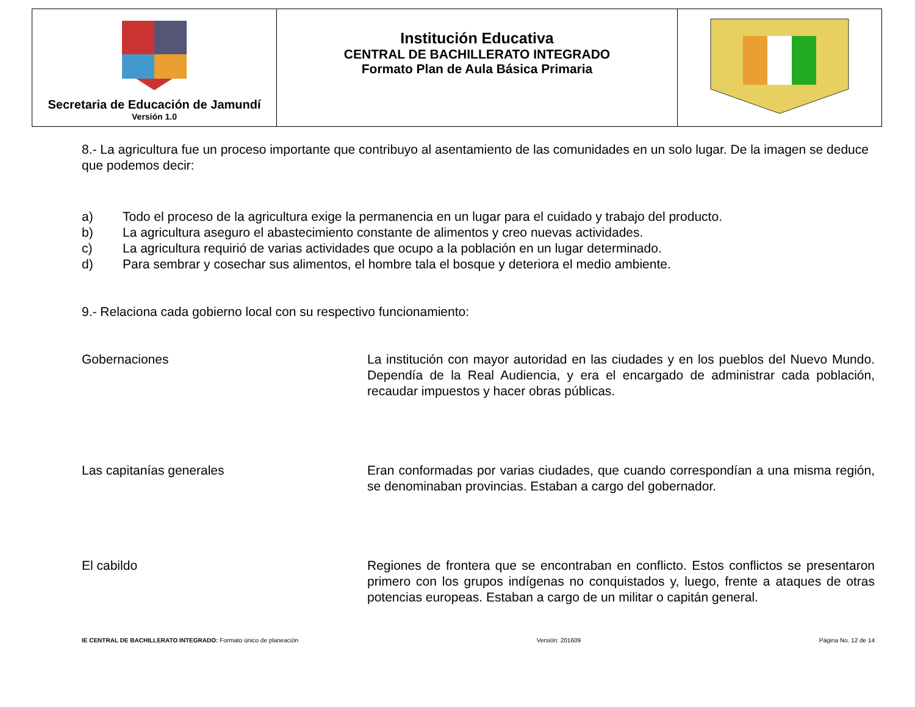| Secretaria de Educación de Jamundí Versión 1.0 | Institución Educativa CENTRAL DE BACHILLERATO INTEGRADO Formato Plan de Aula Básica Primaria | |
8.- La agricultura fue un proceso importante que contribuyo al asentamiento de las comunidades en un solo lugar. De la imagen se deduce que podemos decir:
a) Todo el proceso de la agricultura exige la permanencia en un lugar para el cuidado y trabajo del producto.
b) La agricultura aseguro el abastecimiento constante de alimentos y creo nuevas actividades.
c) La agricultura requirió de varias actividades que ocupo a la población en un lugar determinado.
d) Para sembrar y cosechar sus alimentos, el hombre tala el bosque y deteriora el medio ambiente.
9.- Relaciona cada gobierno local con su respectivo funcionamiento:
Gobernaciones La institución con mayor autoridad en las ciudades y en los pueblos del Nuevo Mundo. Dependía de la Real Audiencia, y era el encargado de administrar cada población, recaudar impuestos y hacer obras públicas.
Las capitanías generales Eran conformadas por varias ciudades, que cuando correspondían a una misma región, se denominaban provincias. Estaban a cargo del gobernador.
El cabildo Regiones de frontera que se encontraban en conflicto. Estos conflictos se presentaron primero con los grupos indígenas no conquistados y, luego, frente a ataques de otras potencias europeas. Estaban a cargo de un militar o capitán general.
IE CENTRAL DE BACHILLERATO INTEGRADO: Formato único de planeación Versión: 201609 Página No. 12 de 14